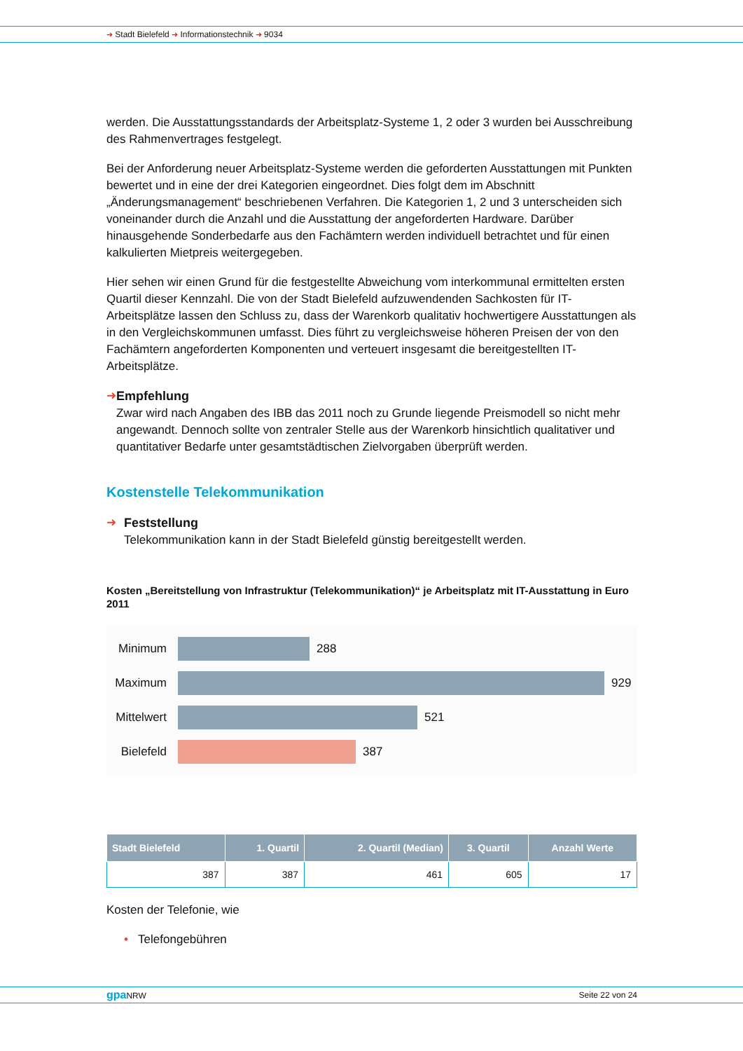➜ Stadt Bielefeld ➜ Informationstechnik ➜ 9034
werden. Die Ausstattungsstandards der Arbeitsplatz-Systeme 1, 2 oder 3 wurden bei Ausschreibung des Rahmenvertrages festgelegt.
Bei der Anforderung neuer Arbeitsplatz-Systeme werden die geforderten Ausstattungen mit Punkten bewertet und in eine der drei Kategorien eingeordnet. Dies folgt dem im Abschnitt „Änderungsmanagement“ beschriebenen Verfahren. Die Kategorien 1, 2 und 3 unterscheiden sich voneinander durch die Anzahl und die Ausstattung der angeforderten Hardware. Darüber hinausgehende Sonderbedarfe aus den Fachämtern werden individuell betrachtet und für einen kalkulierten Mietpreis weitergegeben.
Hier sehen wir einen Grund für die festgestellte Abweichung vom interkommunal ermittelten ersten Quartil dieser Kennzahl. Die von der Stadt Bielefeld aufzuwendenden Sachkosten für IT-Arbeitsplätze lassen den Schluss zu, dass der Warenkorb qualitativ hochwertigere Ausstattungen als in den Vergleichskommunen umfasst. Dies führt zu vergleichsweise höheren Preisen der von den Fachämtern angeforderten Komponenten und verteuert insgesamt die bereitgestellten IT-Arbeitsplätze.
➜ Empfehlung
Zwar wird nach Angaben des IBB das 2011 noch zu Grunde liegende Preismodell so nicht mehr angewandt. Dennoch sollte von zentraler Stelle aus der Warenkorb hinsichtlich qualitativer und quantitativer Bedarfe unter gesamtstädtischen Zielvorgaben überprüft werden.
Kostenstelle Telekommunikation
➜ Feststellung
Telekommunikation kann in der Stadt Bielefeld günstig bereitgestellt werden.
Kosten „Bereitstellung von Infrastruktur (Telekommunikation)“ je Arbeitsplatz mit IT-Ausstattung in Euro 2011
Minimum 288
Maximum 929
Mittelwert
521
Bielefeld
387
| Stadt Bielefeld | 1. Quartil | 2. Quartil (Median) | 3. Quartil | Anzahl Werte |
| --- | --- | --- | --- | --- |
| 387 | 387 | 461 | 605 | 17 |
Kosten der Telefonie, wie
• Telefongebühren
gpa NRW Seite 22 von 24